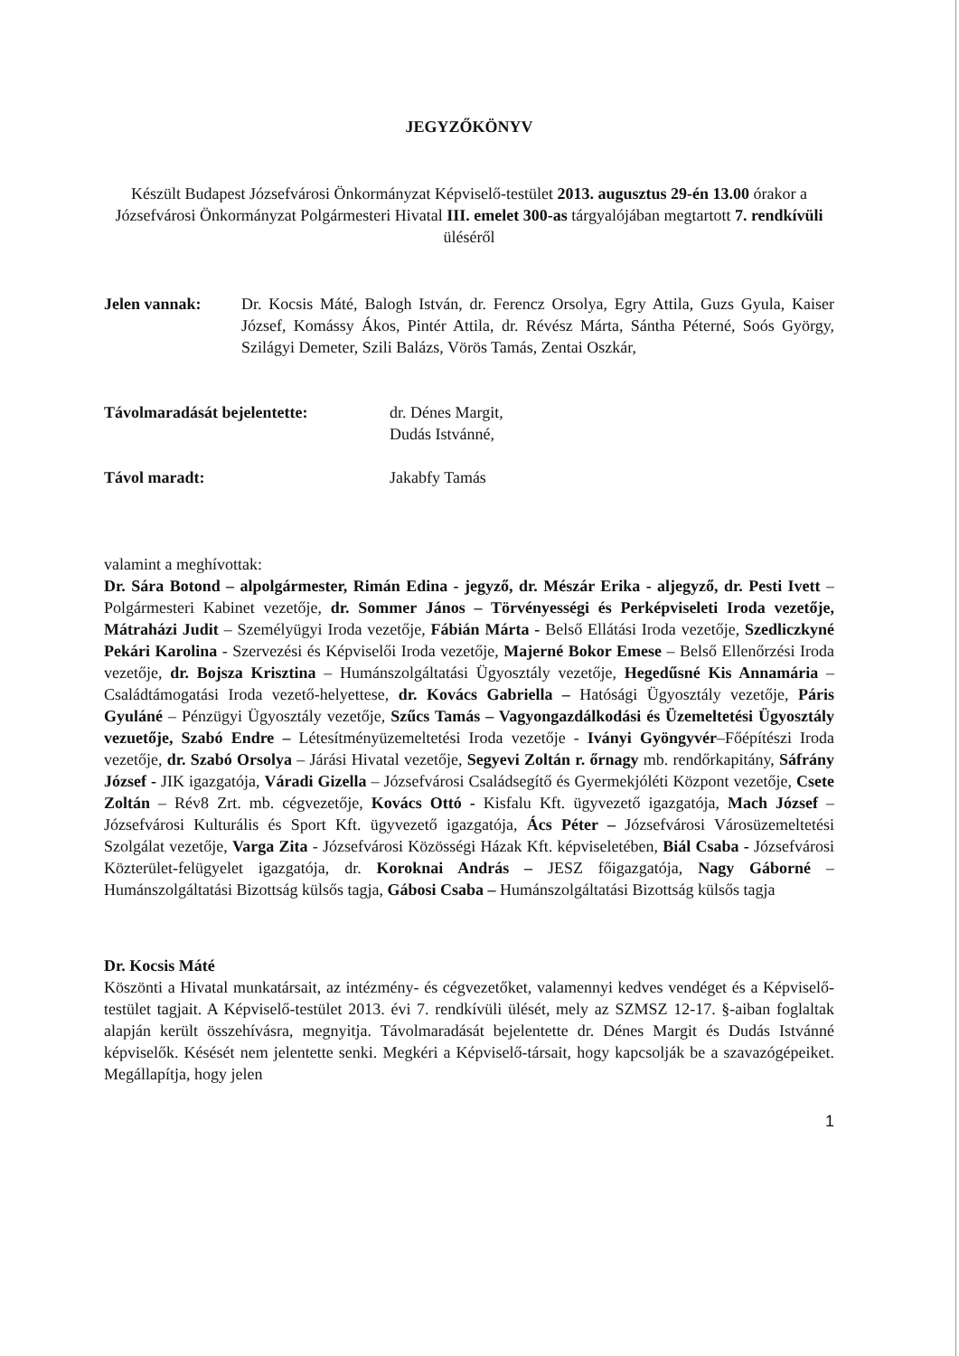JEGYZŐKÖNYV
Készült Budapest Józsefvárosi Önkormányzat Képviselő-testület 2013. augusztus 29-én 13.00 órakor a Józsefvárosi Önkormányzat Polgármesteri Hivatal III. emelet 300-as tárgyalójában megtartott 7. rendkívüli üléséről
Jelen vannak: Dr. Kocsis Máté, Balogh István, dr. Ferencz Orsolya, Egry Attila, Guzs Gyula, Kaiser József, Komássy Ákos, Pintér Attila, dr. Révész Márta, Sántha Péterné, Soós György, Szilágyi Demeter, Szili Balázs, Vörös Tamás, Zentai Oszkár,
Távolmaradását bejelentette: dr. Dénes Margit,
Dudás Istvánné,
Távol maradt: Jakabfy Tamás
valamint a meghívottak:
Dr. Sára Botond – alpolgármester, Rimán Edina - jegyző, dr. Mészár Erika - aljegyző, dr. Pesti Ivett – Polgármesteri Kabinet vezetője, dr. Sommer János – Törvényességi és Perképviseleti Iroda vezetője, Mátraházi Judit – Személyügyi Iroda vezetője, Fábián Márta - Belső Ellátási Iroda vezetője, Szedliczkyné Pekári Karolina - Szervezési és Képviselői Iroda vezetője, Majerné Bokor Emese – Belső Ellenőrzési Iroda vezetője, dr. Bojsza Krisztina – Humánszolgáltatási Ügyosztály vezetője, Hegedűsné Kis Annamária – Családtámogatási Iroda vezető-helyettese, dr. Kovács Gabriella – Hatósági Ügyosztály vezetője, Páris Gyuláné – Pénzügyi Ügyosztály vezetője, Szűcs Tamás – Vagyongazdálkodási és Üzemeltetési Ügyosztály vezuetője, Szabó Endre – Létesítményüzemeltetési Iroda vezetője - Iványi Gyöngyvér–Főépítészi Iroda vezetője, dr. Szabó Orsolya – Járási Hivatal vezetője, Segyevi Zoltán r. őrnagy mb. rendőrkapitány, Sáfrány József - JIK igazgatója, Váradi Gizella – Józsefvárosi Családsegítő és Gyermekjóléti Központ vezetője, Csete Zoltán – Rév8 Zrt. mb. cégvezetője, Kovács Ottó - Kisfalu Kft. ügyvezető igazgatója, Mach József – Józsefvárosi Kulturális és Sport Kft. ügyvezető igazgatója, Ács Péter – Józsefvárosi Városüzemeltetési Szolgálat vezetője, Varga Zita - Józsefvárosi Közösségi Házak Kft. képviseletében, Biál Csaba - Józsefvárosi Közterület-felügyelet igazgatója, dr. Koroknai András – JESZ főigazgatója, Nagy Gáborné – Humánszolgáltatási Bizottság külsős tagja, Gábosi Csaba – Humánszolgáltatási Bizottság külsős tagja
Dr. Kocsis Máté
Köszönti a Hivatal munkatársait, az intézmény- és cégvezetőket, valamennyi kedves vendéget és a Képviselő-testület tagjait. A Képviselő-testület 2013. évi 7. rendkívüli ülését, mely az SZMSZ 12-17. §-aiban foglaltak alapján került összehívásra, megnyitja. Távolmaradását bejelentette dr. Dénes Margit és Dudás Istvánné képviselők. Késését nem jelentette senki. Megkéri a Képviselő-társait, hogy kapcsolják be a szavazógépeiket. Megállapítja, hogy jelen
1